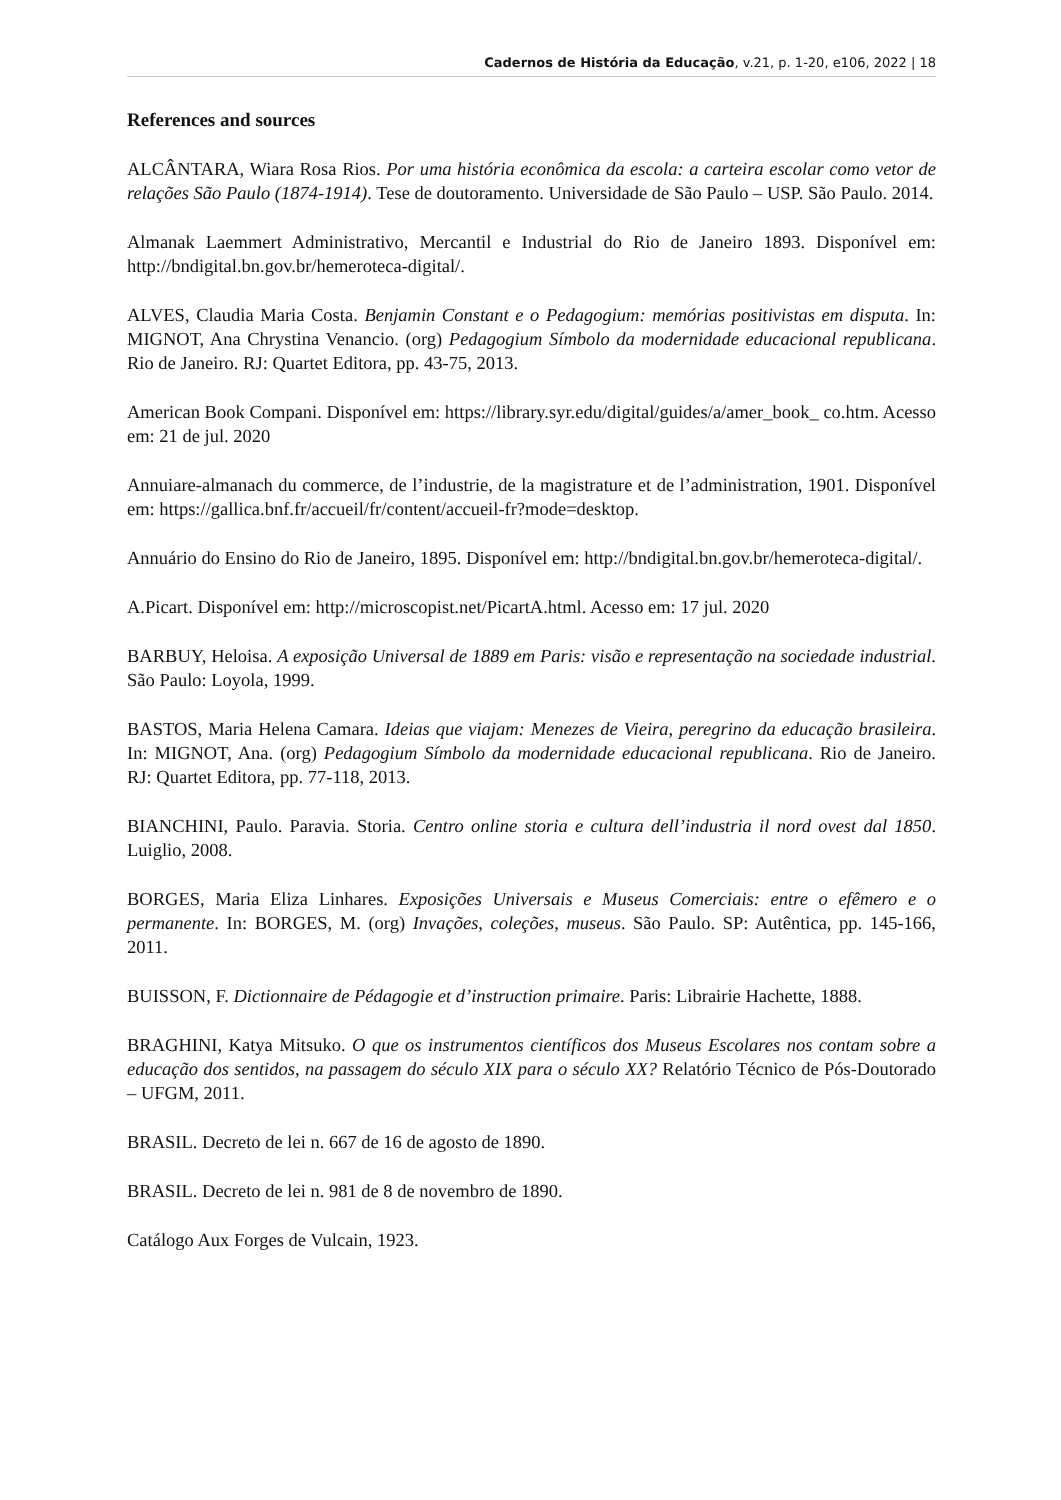Cadernos de História da Educação, v.21, p. 1-20, e106, 2022 | 18
References and sources
ALCÂNTARA, Wiara Rosa Rios. Por uma história econômica da escola: a carteira escolar como vetor de relações São Paulo (1874-1914). Tese de doutoramento. Universidade de São Paulo – USP. São Paulo. 2014.
Almanak Laemmert Administrativo, Mercantil e Industrial do Rio de Janeiro 1893. Disponível em: http://bndigital.bn.gov.br/hemeroteca-digital/.
ALVES, Claudia Maria Costa. Benjamin Constant e o Pedagogium: memórias positivistas em disputa. In: MIGNOT, Ana Chrystina Venancio. (org) Pedagogium Símbolo da modernidade educacional republicana. Rio de Janeiro. RJ: Quartet Editora, pp. 43-75, 2013.
American Book Compani. Disponível em: https://library.syr.edu/digital/guides/a/amer_book_ co.htm. Acesso em: 21 de jul. 2020
Annuiare-almanach du commerce, de l’industrie, de la magistrature et de l’administration, 1901. Disponível em: https://gallica.bnf.fr/accueil/fr/content/accueil-fr?mode=desktop.
Annuário do Ensino do Rio de Janeiro, 1895. Disponível em: http://bndigital.bn.gov.br/hemeroteca-digital/.
A.Picart. Disponível em: http://microscopist.net/PicartA.html. Acesso em: 17 jul. 2020
BARBUY, Heloisa. A exposição Universal de 1889 em Paris: visão e representação na sociedade industrial. São Paulo: Loyola, 1999.
BASTOS, Maria Helena Camara. Ideias que viajam: Menezes de Vieira, peregrino da educação brasileira. In: MIGNOT, Ana. (org) Pedagogium Símbolo da modernidade educacional republicana. Rio de Janeiro. RJ: Quartet Editora, pp. 77-118, 2013.
BIANCHINI, Paulo. Paravia. Storia. Centro online storia e cultura dell’industria il nord ovest dal 1850. Luiglio, 2008.
BORGES, Maria Eliza Linhares. Exposições Universais e Museus Comerciais: entre o efêmero e o permanente. In: BORGES, M. (org) Invações, coleções, museus. São Paulo. SP: Autêntica, pp. 145-166, 2011.
BUISSON, F. Dictionnaire de Pédagogie et d’instruction primaire. Paris: Librairie Hachette, 1888.
BRAGHINI, Katya Mitsuko. O que os instrumentos científicos dos Museus Escolares nos contam sobre a educação dos sentidos, na passagem do século XIX para o século XX? Relatório Técnico de Pós-Doutorado – UFGM, 2011.
BRASIL. Decreto de lei n. 667 de 16 de agosto de 1890.
BRASIL. Decreto de lei n. 981 de 8 de novembro de 1890.
Catálogo Aux Forges de Vulcain, 1923.